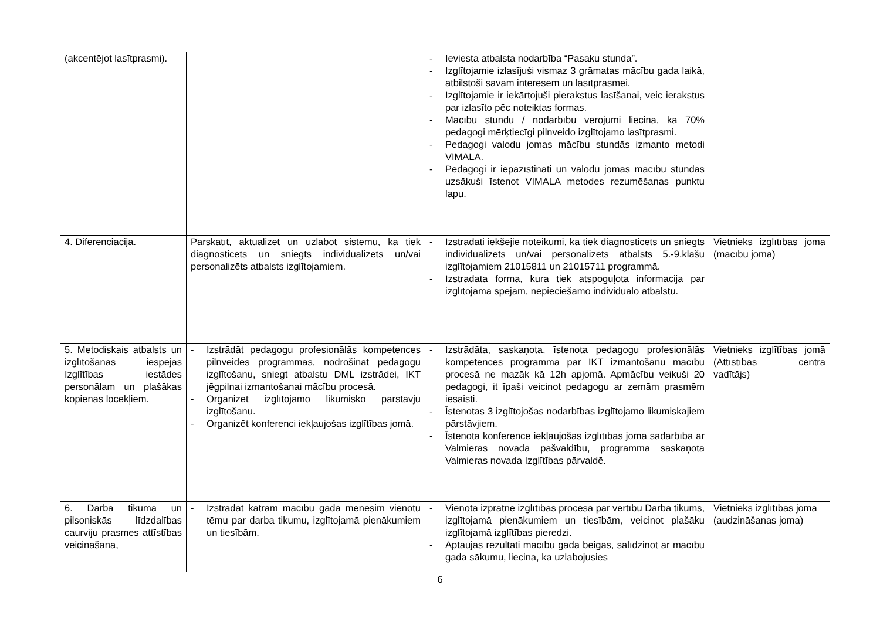| (akcentējot lasītprasmi). | | - Ieviesta atbalsta nodarbība “Pasaku stunda”. - Izglītojamie izlasījuši vismaz 3 grāmatas mācību gada laikā, atbilstoši savām interesēm un lasītprasmei. - Izglītojamie ir iekārtojuši pierakstus lasīšanai, veic ierakstus par izlasīto pēc noteiktas formas. - Mācību stundu / nodarbību vērojumi liecina, ka 70% pedagogi mērķtiecīgi pilnveido izglītojamo lasītprasmi. - Pedagogi valodu jomas mācību stundās izmanto metodi VIMALA. - Pedagogi ir iepazīstināti un valodu jomas mācību stundās uzsākuši īstenot VIMALA metodes rezumēšanas punktu lapu. | |
| 4. Diferenciācija. | Pārskatīt, aktualizēt un uzlabot sistēmu, kā tiek diagnosticēts un sniegts individualizēts un/vai personalizēts atbalsts izglītojamiem. | - Izstrādāti iekšējie noteikumi, kā tiek diagnosticēts un sniegts individualizēts un/vai personalizēts atbalsts 5.-9.klašu izglītojamiem 21015811 un 21015711 programmā. - Izstrādāta forma, kurā tiek atspoguļota informācija par izglītojamā spējām, nepieciešamo individuālo atbalstu. | Vietnieks izglītības jomā (mācību joma) |
| 5. Metodiskais atbalsts un izglītošanās iespējas Izglītības iestādes personālam un plašākas kopienas locekļiem. | - Izstrādāt pedagogu profesionālās kompetences pilnveides programmas, nodrošināt pedagogu izglītošanu, sniegt atbalstu DML izstrādei, IKT jēgpilnai izmantošanai mācību procesā. - Organizēt izglītojamo likumisko pārstāvju izglītošanu. - Organizēt konferenci iekļaujošas izglītības jomā. | - Izstrādāta, saskaņota, īstenota pedagogu profesionālās kompetences programma par IKT izmantošanu mācību procesā ne mazāk kā 12h apjomā. Apmācību veikuši 20 pedagogi, it īpaši veicinot pedagogu ar zemām prasmēm iesaisti. - Īstenotas 3 izglītojošas nodarbības izglītojamo likumiskajiem pārstāvjiem. - Īstenota konference iekļaujošas izglītības jomā sadarbībā ar Valmieras novada pašvaldību, programma saskaņota Valmieras novada Izglītības pārvaldē. | Vietnieks izglītības jomā (Attīstības centra vadītājs) |
| 6. Darba tikuma un pilsoniskās līdzdalības caurviju prasmes attīstības veicināšana, | - Izstrādāt katram mācību gada mēnesim vienotu tēmu par darba tikumu, izglītojamā pienākumiem un tiesībām. | - Vienota izpratne izglītības procesā par vērtību Darba tikums, izglītojamā pienākumiem un tiesībām, veicinot plašāku izglītojamā izglītības pieredzi. - Aptaujas rezultāti mācību gada beigās, salīdzinot ar mācību gada sākumu, liecina, ka uzlabojusies | Vietnieks izglītības jomā (audzināšanas joma) |
6